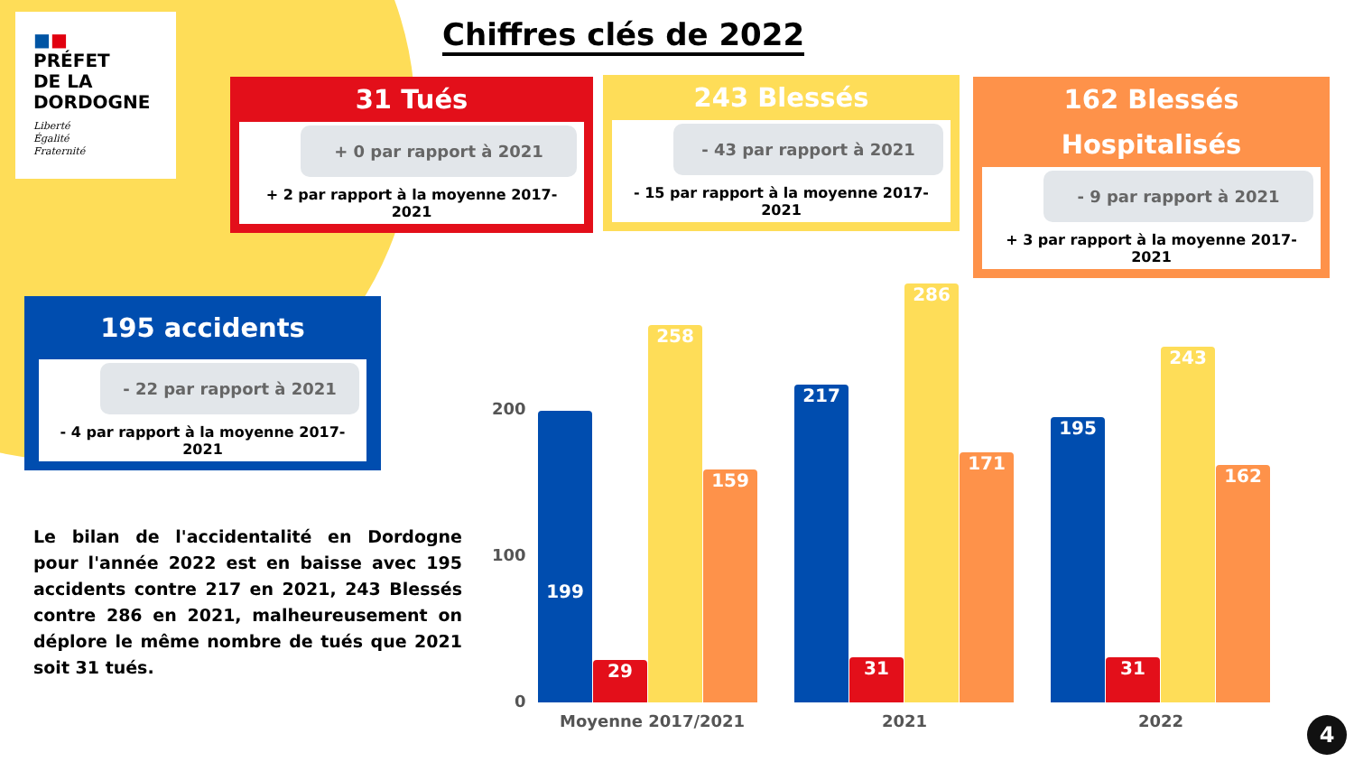■■
PRÉFET
DE LA
DORDOGNE
Liberté
Égalité
Fraternité
Chiffres clés de 2022
31 Tués
+ 0 par rapport à 2021
+ 2 par rapport à la moyenne 2017-2021
243 Blessés
- 43 par rapport à 2021
- 15 par rapport à la moyenne 2017-2021
162 Blessés Hospitalisés
- 9 par rapport à 2021
+ 3 par rapport à la moyenne 2017-2021
195 accidents
- 22 par rapport à 2021
- 4 par rapport à la moyenne 2017-2021
Le bilan de l'accidentalité en Dordogne pour l'année 2022 est en baisse avec 195 accidents contre 217 en 2021, 243 Blessés contre 286 en 2021, malheureusement on déplore le même nombre de tués que 2021 soit 31 tués.
200
100
0
199 29 258 159 217 31 286 171 195 31 243 162
Moyenne 2017/2021 2021 2022
4